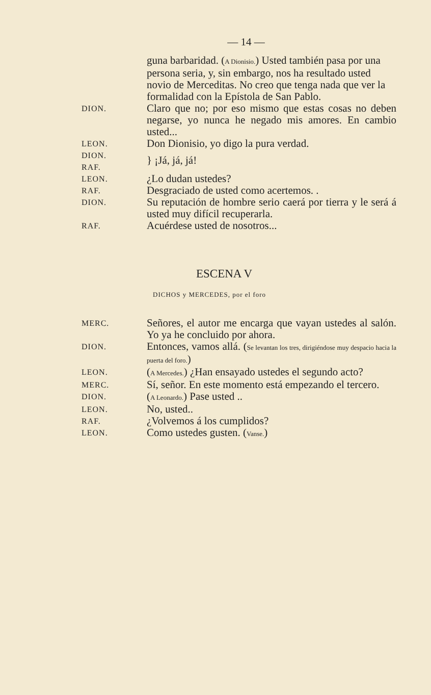— 14 —
guna barbaridad. (A Dionisio.) Usted también pasa por una persona seria, y, sin embargo, nos ha resultado usted novio de Merceditas. No creo que tenga nada que ver la formalidad con la Epístola de San Pablo.
DION.
Claro que no; por eso mismo que estas cosas no deben negarse, yo nunca he negado mis amores. En cambio usted...
LEON.
Don Dionisio, yo digo la pura verdad.
DION.
RAF.
} ¡Já, já, já!
LEON.
¿Lo dudan ustedes?
RAF.
Desgraciado de usted como acertemos. .
DION.
Su reputación de hombre serio caerá por tierra y le será á usted muy difícil recuperarla.
RAF.
Acuérdese usted de nosotros...
ESCENA V
DICHOS y MERCEDES, por el foro
MERC.
Señores, el autor me encarga que vayan ustedes al salón. Yo ya he concluido por ahora.
DION.
Entonces, vamos allá. (Se levantan los tres, dirigiéndose muy despacio hacia la puerta del foro.)
LEON.
(A Mercedes.) ¿Han ensayado ustedes el segundo acto?
MERC.
Sí, señor. En este momento está empezando el tercero.
DION.
(A Leonardo.) Pase usted ..
LEON.
No, usted..
RAF.
¿Volvemos á los cumplidos?
LEON.
Como ustedes gusten. (Vanse.)